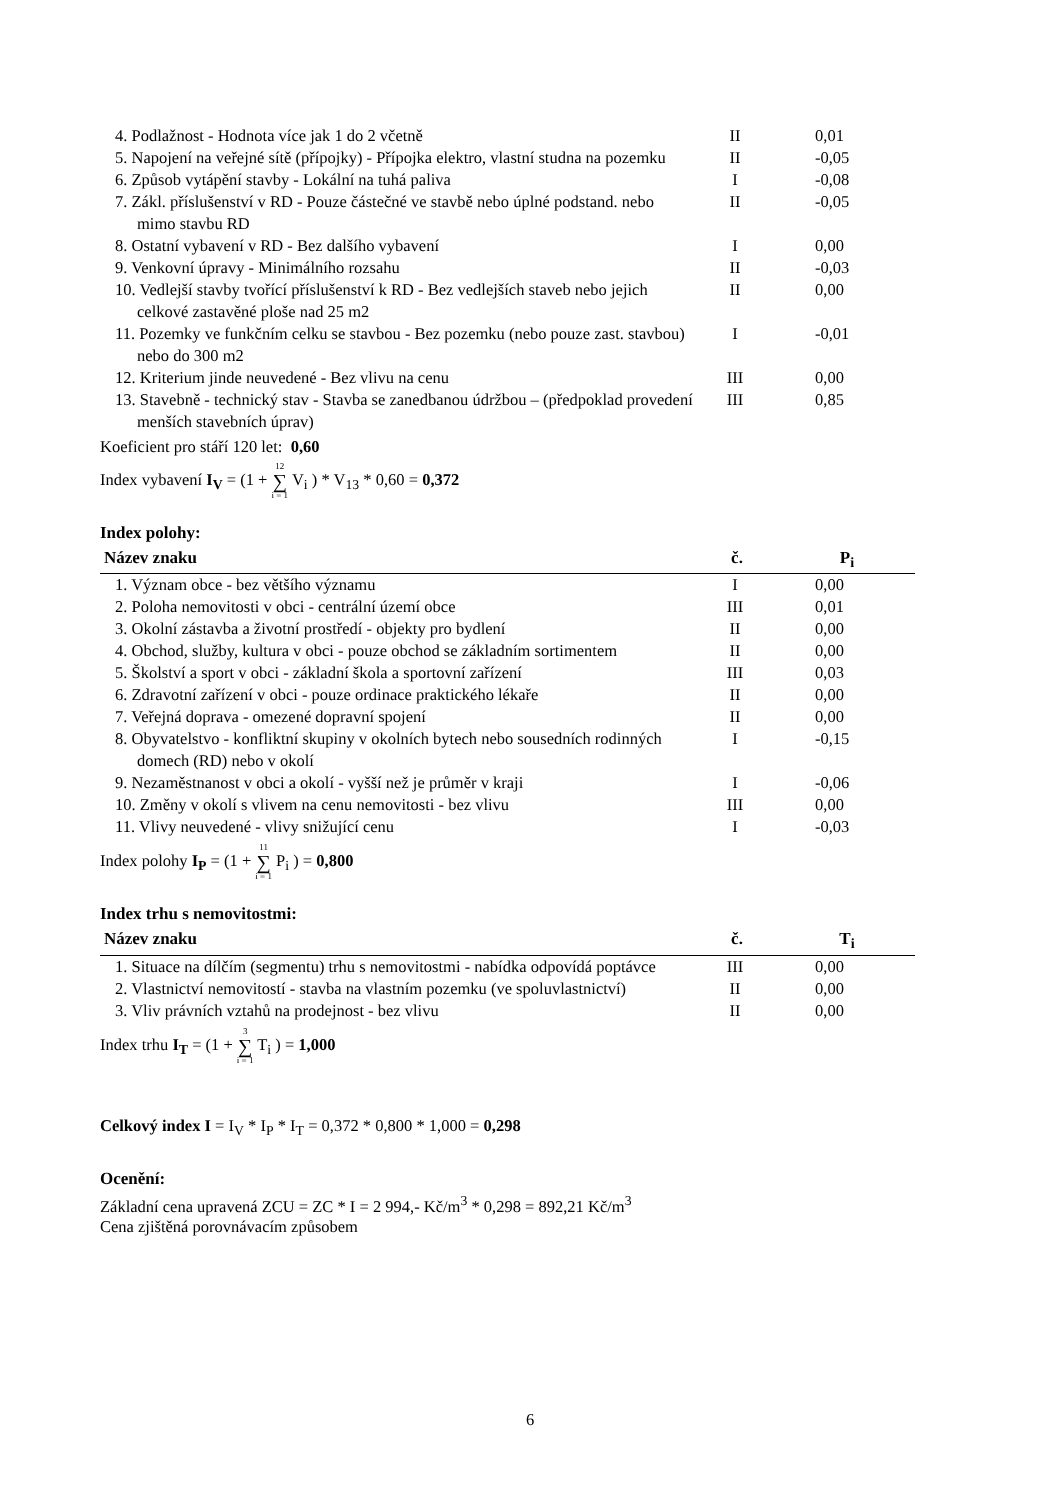| 4. Podlažnost - Hodnota více jak 1 do 2 včetně | II | 0,01 |
| 5. Napojení na veřejné sítě (přípojky) - Přípojka elektro, vlastní studna na pozemku | II | -0,05 |
| 6. Způsob vytápění stavby - Lokální na tuhá paliva | I | -0,08 |
| 7. Zákl. příslušenství v RD - Pouze částečné ve stavbě nebo úplné podstand. nebo mimo stavbu RD | II | -0,05 |
| 8. Ostatní vybavení v RD - Bez dalšího vybavení | I | 0,00 |
| 9. Venkovní úpravy - Minimálního rozsahu | II | -0,03 |
| 10. Vedlejší stavby tvořící příslušenství k RD - Bez vedlejších staveb nebo jejich celkové zastavěné ploše nad 25 m2 | II | 0,00 |
| 11. Pozemky ve funkčním celku se stavbou - Bez pozemku (nebo pouze zast. stavbou) nebo do 300 m2 | I | -0,01 |
| 12. Kriterium jinde neuvedené - Bez vlivu na cenu | III | 0,00 |
| 13. Stavebně - technický stav - Stavba se zanedbanou údržbou – (předpoklad provedení menších stavebních úprav) | III | 0,85 |
Koeficient pro stáří 120 let: 0,60
Index vybavení I<sub>V</sub> = (1 + 12 ∑ i = 1 V<sub>i</sub> ) * V<sub>13</sub> * 0,60 = 0,372
Index polohy:
| Název znaku | č. | P<sub>i</sub> |
| --- | --- | --- |
| 1. Význam obce - bez většího významu | I | 0,00 |
| 2. Poloha nemovitosti v obci - centrální území obce | III | 0,01 |
| 3. Okolní zástavba a životní prostředí - objekty pro bydlení | II | 0,00 |
| 4. Obchod, služby, kultura v obci - pouze obchod se základním sortimentem | II | 0,00 |
| 5. Školství a sport v obci - základní škola a sportovní zařízení | III | 0,03 |
| 6. Zdravotní zařízení v obci - pouze ordinace praktického lékaře | II | 0,00 |
| 7. Veřejná doprava - omezené dopravní spojení | II | 0,00 |
| 8. Obyvatelstvo - konfliktní skupiny v okolních bytech nebo sousedních rodinných domech (RD) nebo v okolí | I | -0,15 |
| 9. Nezaměstnanost v obci a okolí - vyšší než je průměr v kraji | I | -0,06 |
| 10. Změny v okolí s vlivem na cenu nemovitosti - bez vlivu | III | 0,00 |
| 11. Vlivy neuvedené - vlivy snižující cenu | I | -0,03 |
Index polohy I<sub>P</sub> = (1 + 11 ∑ i = 1 P<sub>i</sub> ) = 0,800
Index trhu s nemovitostmi:
| Název znaku | č. | T<sub>i</sub> |
| --- | --- | --- |
| 1. Situace na dílčím (segmentu) trhu s nemovitostmi - nabídka odpovídá poptávce | III | 0,00 |
| 2. Vlastnictví nemovitostí - stavba na vlastním pozemku (ve spoluvlastnictví) | II | 0,00 |
| 3. Vliv právních vztahů na prodejnost - bez vlivu | II | 0,00 |
Index trhu I<sub>T</sub> = (1 + 3 ∑ i = 1 T<sub>i</sub> ) = 1,000
Celkový index I = I<sub>V</sub> * I<sub>P</sub> * I<sub>T</sub> = 0,372 * 0,800 * 1,000 = 0,298
Ocenění:
Základní cena upravená ZCU = ZC * I = 2 994,- Kč/m<sup>3</sup> * 0,298 = 892,21 Kč/m<sup>3</sup>
Cena zjištěná porovnávacím způsobem
6